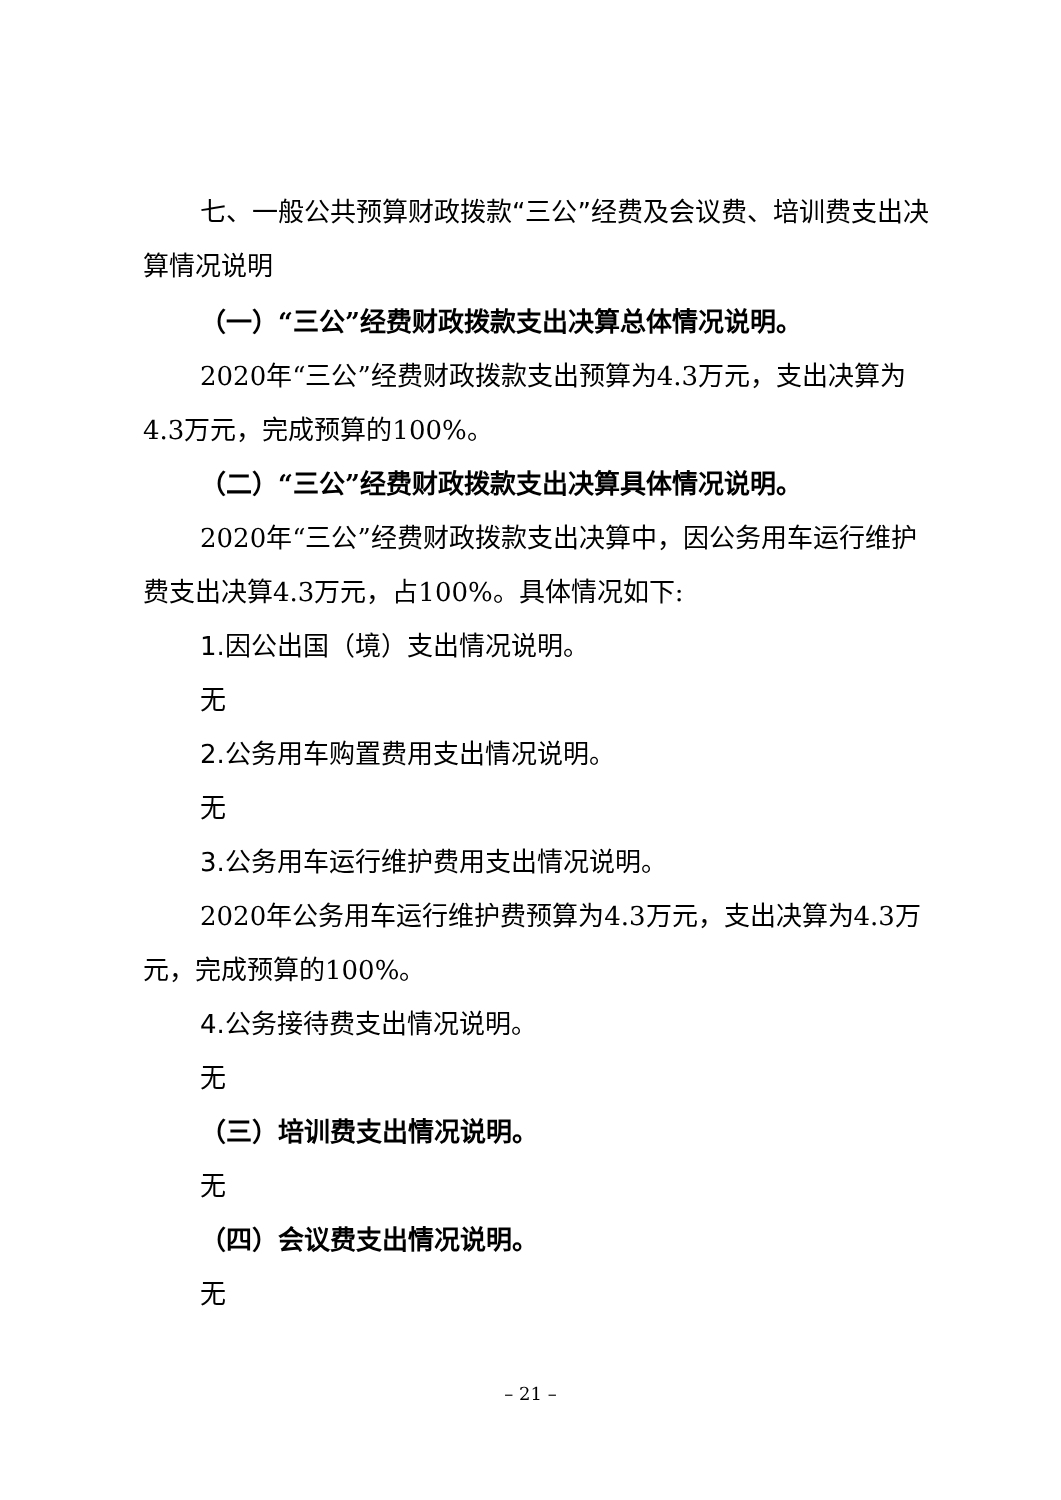七、一般公共预算财政拨款“三公”经费及会议费、培训费支出决算情况说明
（一）“三公”经费财政拨款支出决算总体情况说明。
2020年“三公”经费财政拨款支出预算为4.3万元，支出决算为4.3万元，完成预算的100%。
（二）“三公”经费财政拨款支出决算具体情况说明。
2020年“三公”经费财政拨款支出决算中，因公务用车运行维护费支出决算4.3万元，占100%。具体情况如下:
1.因公出国（境）支出情况说明。
无
2.公务用车购置费用支出情况说明。
无
3.公务用车运行维护费用支出情况说明。
2020年公务用车运行维护费预算为4.3万元，支出决算为4.3万元，完成预算的100%。
4.公务接待费支出情况说明。
无
（三）培训费支出情况说明。
无
（四）会议费支出情况说明。
无
– 21 –